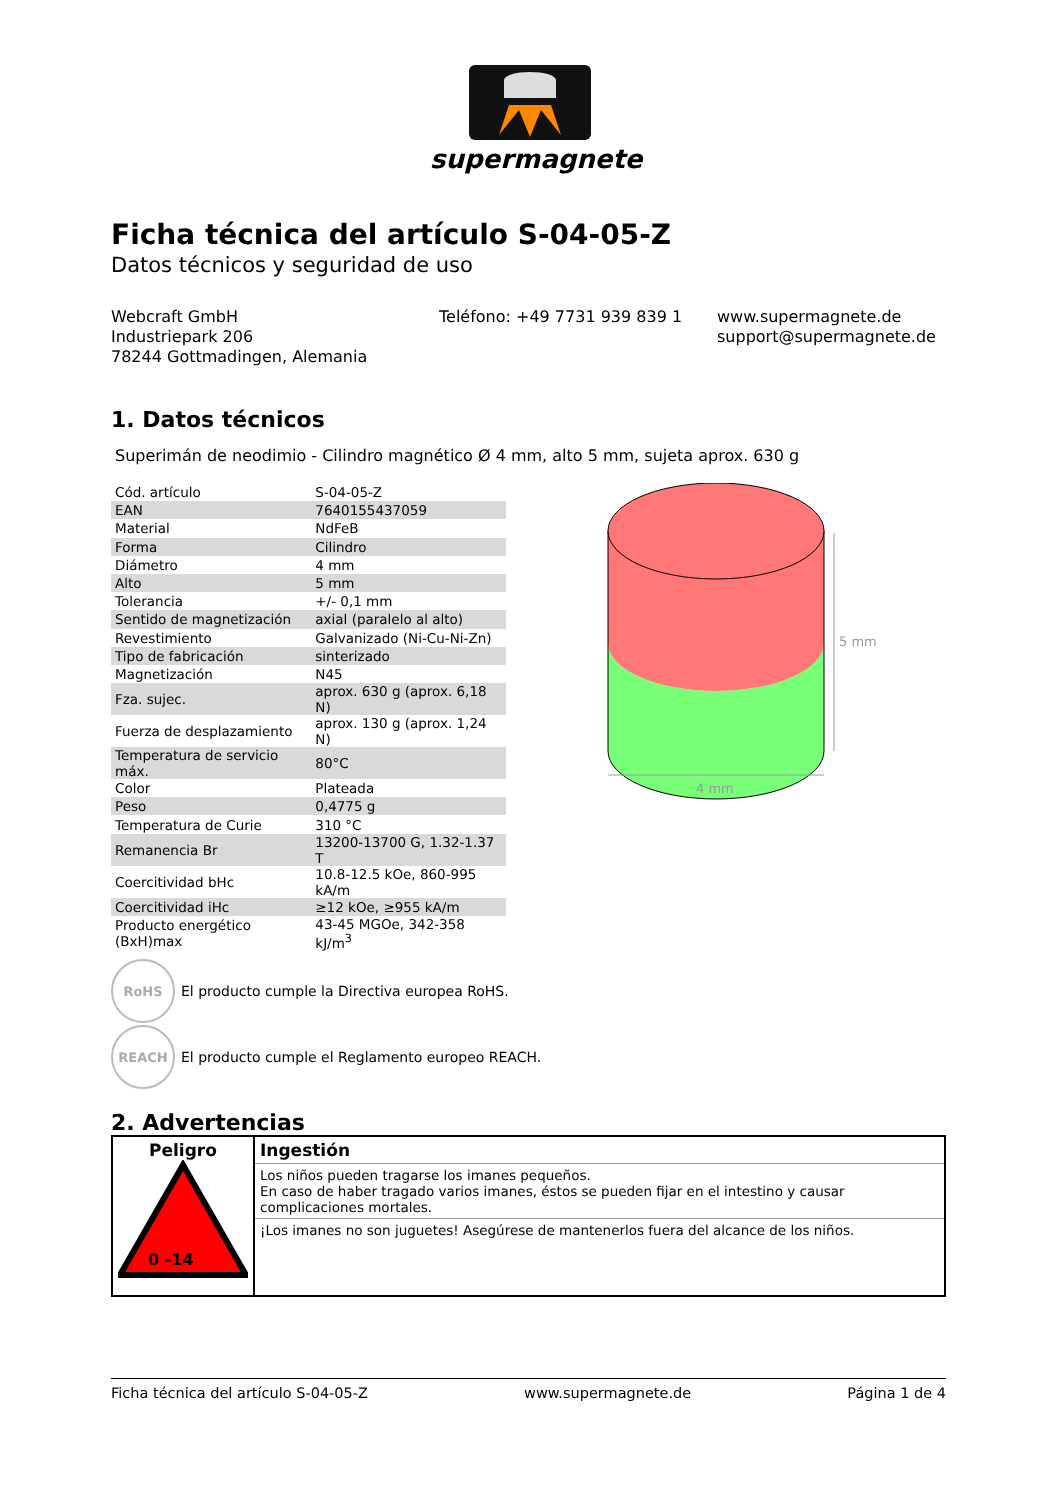supermagnete
Ficha técnica del artículo S-04-05-Z
Datos técnicos y seguridad de uso
Webcraft GmbH
Industriepark 206
78244 Gottmadingen, Alemania
Teléfono: +49 7731 939 839 1 www.supermagnete.de
support@supermagnete.de
1. Datos técnicos
Superimán de neodimio - Cilindro magnético Ø 4 mm, alto 5 mm, sujeta aprox. 630 g
| Cód. artículo | S-04-05-Z |
| EAN | 7640155437059 |
| Material | NdFeB |
| Forma | Cilindro |
| Diámetro | 4 mm |
| Alto | 5 mm |
| Tolerancia | +/- 0,1 mm |
| Sentido de magnetización | axial (paralelo al alto) |
| Revestimiento | Galvanizado (Ni-Cu-Ni-Zn) |
| Tipo de fabricación | sinterizado |
| Magnetización | N45 |
| Fza. sujec. | aprox. 630 g (aprox. 6,18 N) |
| Fuerza de desplazamiento | aprox. 130 g (aprox. 1,24 N) |
| Temperatura de servicio máx. | 80°C |
| Color | Plateada |
| Peso | 0,4775 g |
| Temperatura de Curie | 310 °C |
| Remanencia Br | 13200-13700 G, 1.32-1.37 T |
| Coercitividad bHc | 10.8-12.5 kOe, 860-995 kA/m |
| Coercitividad iHc | ≥12 kOe, ≥955 kA/m |
| Producto energético (BxH)max | 43-45 MGOe, 342-358 kJ/m<sup>3</sup> |
5 mm
4 mm
RoHS
El producto cumple la Directiva europea RoHS.
REACH
El producto cumple el Reglamento europeo REACH.
2. Advertencias
| Peligro 0 -14 | Ingestión |
| | Los niños pueden tragarse los imanes pequeños. En caso de haber tragado varios imanes, éstos se pueden fijar en el intestino y causar complicaciones mortales. |
| | ¡Los imanes no son juguetes! Asegúrese de mantenerlos fuera del alcance de los niños. |
Ficha técnica del artículo S-04-05-Z www.supermagnete.de Página 1 de 4